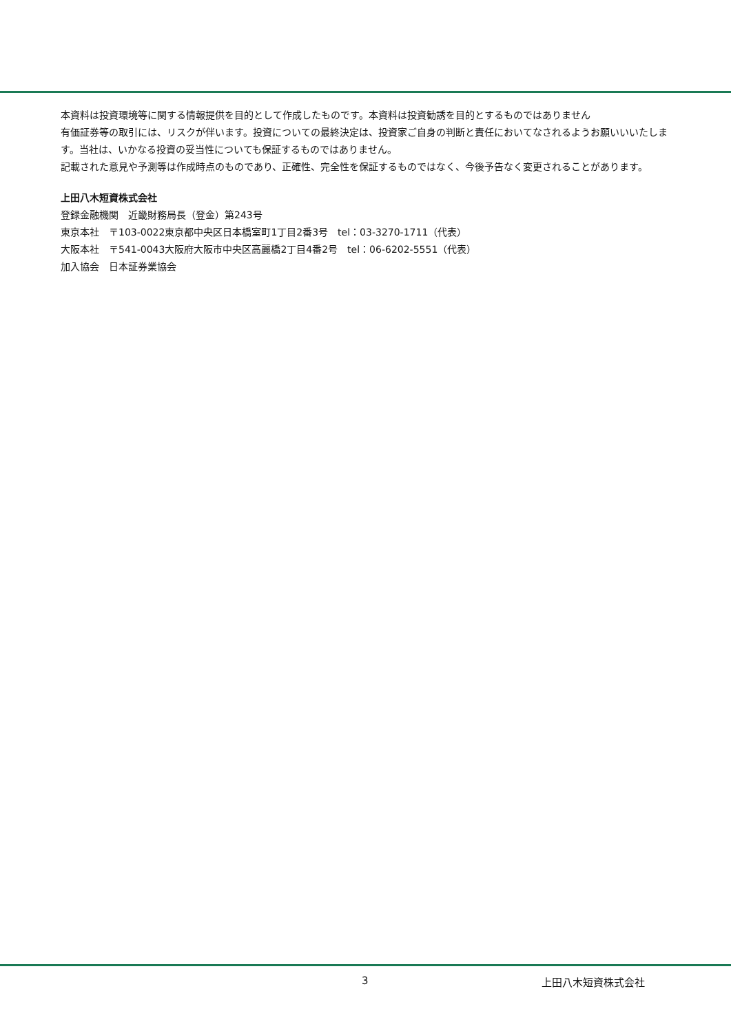本資料は投資環境等に関する情報提供を目的として作成したものです。本資料は投資勧誘を目的とするものではありません
有価証券等の取引には、リスクが伴います。投資についての最終決定は、投資家ご自身の判断と責任においてなされるようお願いいいたします。当社は、いかなる投資の妥当性についても保証するものではありません。
記載された意見や予測等は作成時点のものであり、正確性、完全性を保証するものではなく、今後予告なく変更されることがあります。
上田八木短資株式会社
登録金融機関　近畿財務局長（登金）第243号
東京本社　〒103-0022東京都中央区日本橋室町1丁目2番3号　tel：03-3270-1711（代表）
大阪本社　〒541-0043大阪府大阪市中央区高麗橋2丁目4番2号　tel：06-6202-5551（代表）
加入協会　日本証券業協会
3 上田八木短資株式会社